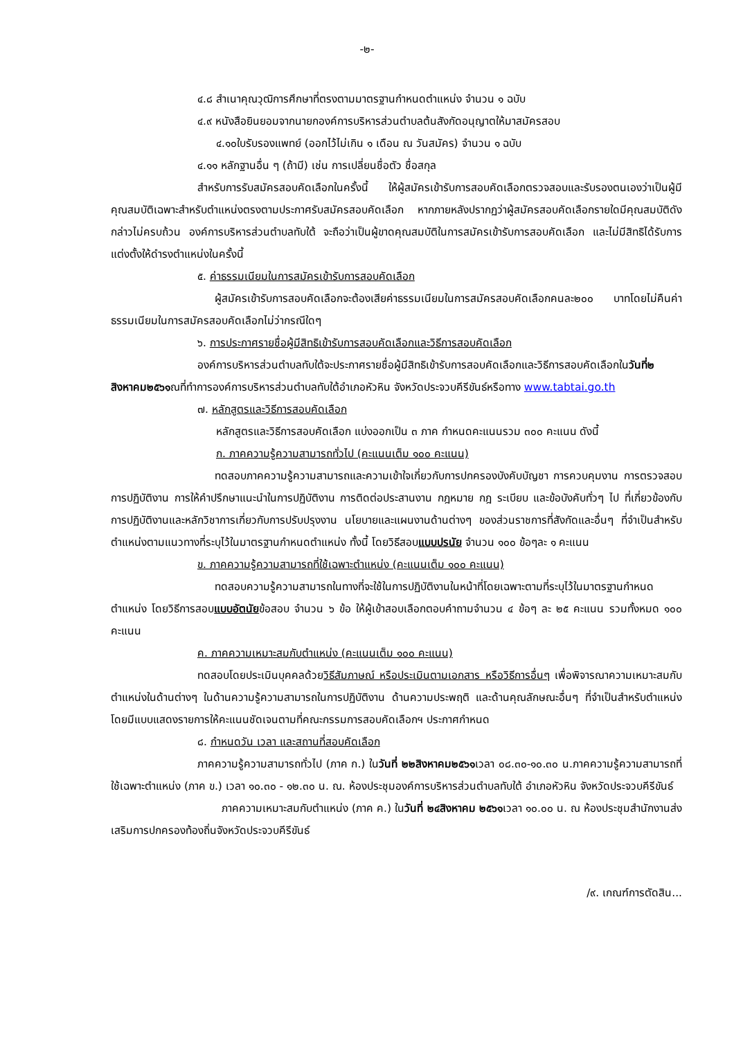-๒-
๔.๘ สำเนาคุณวุฒิการศึกษาที่ตรงตามมาตรฐานกำหนดตำแหน่ง จำนวน ๑ ฉบับ
๔.๙ หนังสือยินยอมจากนายกองค์การบริหารส่วนตำบลต้นสังกัดอนุญาตให้มาสมัครสอบ
๔.๑๐ใบรับรองแพทย์ (ออกไว้ไม่เกิน ๑ เดือน ณ วันสมัคร) จำนวน ๑ ฉบับ
๔.๑๑ หลักฐานอื่น ๆ (ถ้ามี) เช่น การเปลี่ยนชื่อตัว ชื่อสกุล
สำหรับการรับสมัครสอบคัดเลือกในครั้งนี้ ให้ผู้สมัครเข้ารับการสอบคัดเลือกตรวจสอบและรับรองตนเองว่าเป็นผู้มีคุณสมบัติเฉพาะสำหรับตำแหน่งตรงตามประกาศรับสมัครสอบคัดเลือก หากภายหลังปรากฏว่าผู้สมัครสอบคัดเลือกรายใดมีคุณสมบัติดังกล่าวไม่ครบถ้วน องค์การบริหารส่วนตำบลทับใต้ จะถือว่าเป็นผู้ขาดคุณสมบัติในการสมัครเข้ารับการสอบคัดเลือก และไม่มีสิทธิได้รับการแต่งตั้งให้ดำรงตำแหน่งในครั้งนี้
๕. ค่าธรรมเนียมในการสมัครเข้ารับการสอบคัดเลือก
ผู้สมัครเข้ารับการสอบคัดเลือกจะต้องเสียค่าธรรมเนียมในการสมัครสอบคัดเลือกคนละ๒๐๐ บาทโดยไม่คืนค่าธรรมเนียมในการสมัครสอบคัดเลือกไม่ว่ากรณีใดๆ
๖. การประกาศรายชื่อผู้มีสิทธิเข้ารับการสอบคัดเลือกและวิธีการสอบคัดเลือก
องค์การบริหารส่วนตำบลทับใต้จะประกาศรายชื่อผู้มีสิทธิเข้ารับการสอบคัดเลือกและวิธีการสอบคัดเลือกในวันที่๒ สิงหาคม๒๕๖๑ณที่ทำการองค์การบริหารส่วนตำบลทับใต้อำเภอหัวหิน จังหวัดประจวบคีรีขันธ์หรือทาง www.tabtai.go.th
๗. หลักสูตรและวิธีการสอบคัดเลือก
หลักสูตรและวิธีการสอบคัดเลือก แบ่งออกเป็น ๓ ภาค กำหนดคะแนนรวม ๓๐๐ คะแนน ดังนี้
ก. ภาคความรู้ความสามารถทั่วไป (คะแนนเต็ม ๑๐๐ คะแนน)
ทดสอบภาคความรู้ความสามารถและความเข้าใจเกี่ยวกับการปกครองบังคับบัญชา การควบคุมงาน การตรวจสอบการปฏิบัติงาน การให้คำปรึกษาแนะนำในการปฏิบัติงาน การติดต่อประสานงาน กฎหมาย กฎ ระเบียบ และข้อบังคับทั่วๆ ไป ที่เกี่ยวข้องกับการปฏิบัติงานและหลักวิชาการเกี่ยวกับการปรับปรุงงาน นโยบายและแผนงานด้านต่างๆ ของส่วนราชการที่สังกัดและอื่นๆ ที่จำเป็นสำหรับตำแหน่งตามแนวทางที่ระบุไว้ในมาตรฐานกำหนดตำแหน่ง ทั้งนี้ โดยวิธีสอบแบบปรนัย จำนวน ๑๐๐ ข้อๆละ ๑ คะแนน
ข. ภาคความรู้ความสามารถที่ใช้เฉพาะตำแหน่ง (คะแนนเต็ม ๑๐๐ คะแนน)
ทดสอบความรู้ความสามารถในทางที่จะใช้ในการปฏิบัติงานในหน้าที่โดยเฉพาะตามที่ระบุไว้ในมาตรฐานกำหนดตำแหน่ง โดยวิธีการสอบแบบอัตนัยข้อสอบ จำนวน ๖ ข้อ ให้ผู้เข้าสอบเลือกตอบคำถามจำนวน ๔ ข้อๆ ละ ๒๕ คะแนน รวมทั้งหมด ๑๐๐ คะแนน
ค. ภาคความเหมาะสมกับตำแหน่ง (คะแนนเต็ม ๑๐๐ คะแนน)
ทดสอบโดยประเมินบุคคลด้วยวิธีสัมภาษณ์ หรือประเมินตามเอกสาร หรือวิธีการอื่นๆ เพื่อพิจารณาความเหมาะสมกับตำแหน่งในด้านต่างๆ ในด้านความรู้ความสามารถในการปฏิบัติงาน ด้านความประพฤติ และด้านคุณลักษณะอื่นๆ ที่จำเป็นสำหรับตำแหน่ง โดยมีแบบแสดงรายการให้คะแนนชัดเจนตามที่คณะกรรมการสอบคัดเลือกฯ ประกาศกำหนด
๘. กำหนดวัน เวลา และสถานที่สอบคัดเลือก
ภาคความรู้ความสามารถทั่วไป (ภาค ก.) ในวันที่ ๒๒สิงหาคม๒๕๖๑เวลา ๐๘.๓๐-๑๐.๓๐ น.ภาคความรู้ความสามารถที่ใช้เฉพาะตำแหน่ง (ภาค ข.) เวลา ๑๐.๓๐ - ๑๒.๓๐ น. ณ. ห้องประชุมองค์การบริหารส่วนตำบลทับใต้ อำเภอหัวหิน จังหวัดประจวบคีรีขันธ์
ภาคความเหมาะสมกับตำแหน่ง (ภาค ค.) ในวันที่ ๒๔สิงหาคม ๒๕๖๑เวลา ๑๐.๐๐ น. ณ ห้องประชุมสำนักงานส่งเสริมการปกครองท้องถิ่นจังหวัดประจวบคีรีขันธ์
/๙. เกณฑ์การตัดสิน...